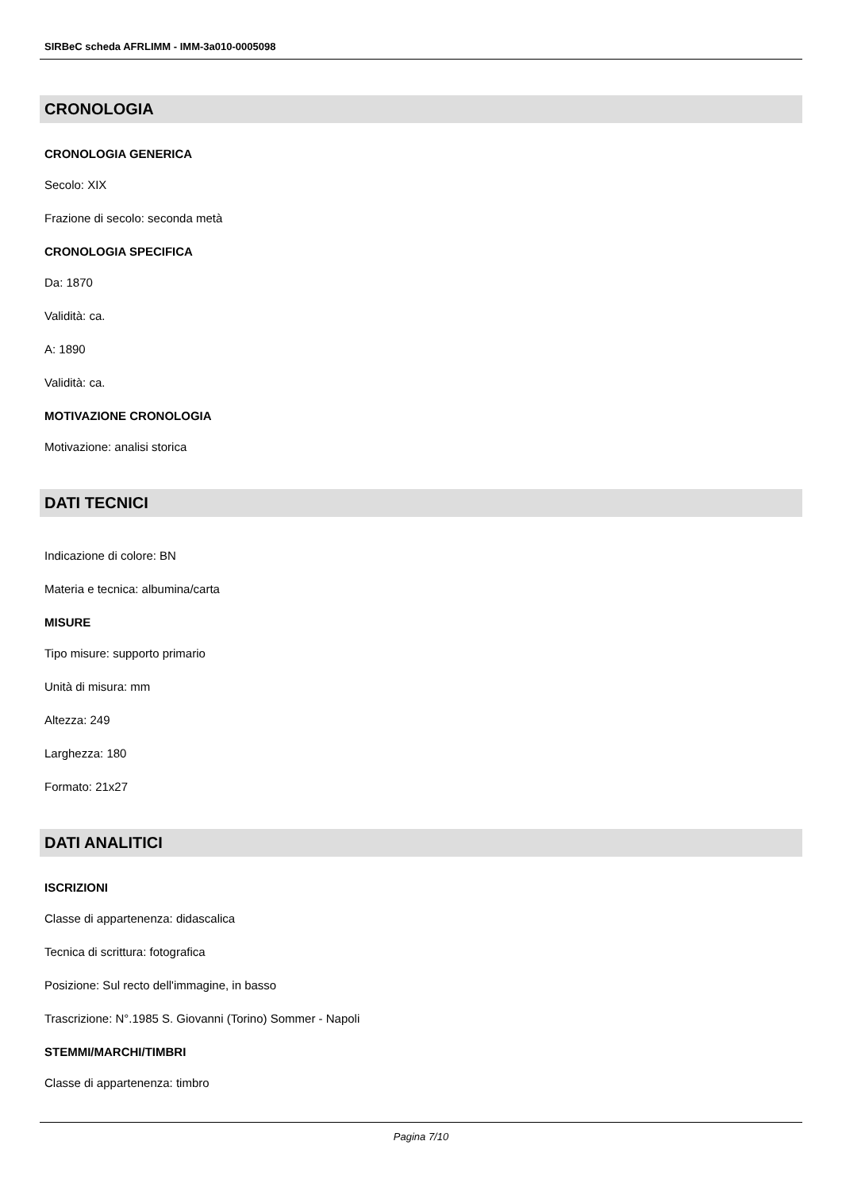SIRBeC scheda AFRLIMM - IMM-3a010-0005098
CRONOLOGIA
CRONOLOGIA GENERICA
Secolo: XIX
Frazione di secolo: seconda metà
CRONOLOGIA SPECIFICA
Da: 1870
Validità: ca.
A: 1890
Validità: ca.
MOTIVAZIONE CRONOLOGIA
Motivazione: analisi storica
DATI TECNICI
Indicazione di colore: BN
Materia e tecnica: albumina/carta
MISURE
Tipo misure: supporto primario
Unità di misura: mm
Altezza: 249
Larghezza: 180
Formato: 21x27
DATI ANALITICI
ISCRIZIONI
Classe di appartenenza: didascalica
Tecnica di scrittura: fotografica
Posizione: Sul recto dell'immagine, in basso
Trascrizione: N°.1985 S. Giovanni (Torino) Sommer - Napoli
STEMMI/MARCHI/TIMBRI
Classe di appartenenza: timbro
Pagina 7/10